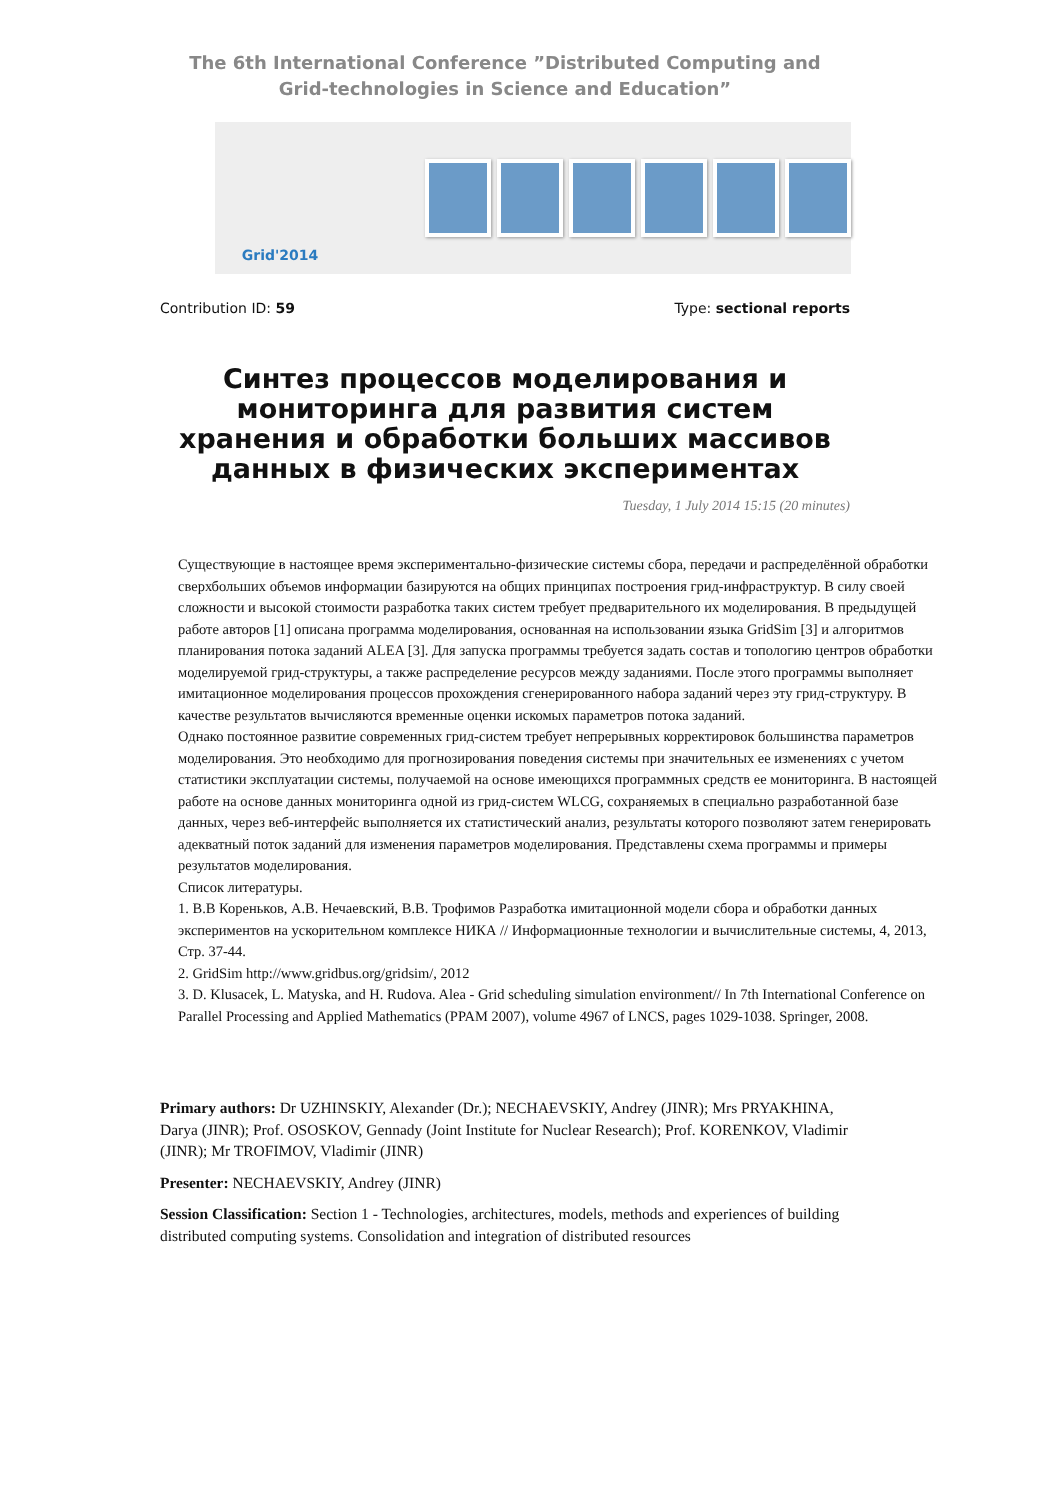The 6th International Conference ”Distributed Computing and
Grid-technologies in Science and Education”
Grid'2014
Contribution ID: 59 Type: sectional reports
Синтез процессов моделирования и мониторинга для развития систем хранения и обработки больших массивов данных в физических экспериментах
Tuesday, 1 July 2014 15:15 (20 minutes)
Существующие в настоящее время экспериментально-физические системы сбора, передачи и распределённой обработки сверхбольших объемов информации базируются на общих принципах построения грид-инфраструктур. В силу своей сложности и высокой стоимости разработка таких систем требует предварительного их моделирования. В предыдущей работе авторов [1] описана программа моделирования, основанная на использовании языка GridSim [3] и алгоритмов планирования потока заданий ALEA [3]. Для запуска программы требуется задать состав и топологию центров обработки моделируемой грид-структуры, а также распределение ресурсов между заданиями. После этого программы выполняет имитационное моделирования процессов прохождения сгенерированного набора заданий через эту грид-структуру. В качестве результатов вычисляются временные оценки искомых параметров потока заданий.
Однако постоянное развитие современных грид-систем требует непрерывных корректировок большинства параметров моделирования. Это необходимо для прогнозирования поведения системы при значительных ее изменениях с учетом статистики эксплуатации системы, получаемой на основе имеющихся программных средств ее мониторинга. В настоящей работе на основе данных мониторинга одной из грид-систем WLCG, сохраняемых в специально разработанной базе данных, через веб-интерфейс выполняется их статистический анализ, результаты которого позволяют затем генерировать адекватный поток заданий для изменения параметров моделирования. Представлены схема программы и примеры результатов моделирования.
Список литературы.
1. В.В Кореньков, А.В. Нечаевский, В.В. Трофимов Разработка имитационной модели сбора и обработки данных экспериментов на ускорительном комплексе НИКА // Информационные технологии и вычислительные системы, 4, 2013, Стр. 37-44.
2. GridSim http://www.gridbus.org/gridsim/, 2012
3. D. Klusacek, L. Matyska, and H. Rudova. Alea - Grid scheduling simulation environment// In 7th International Conference on Parallel Processing and Applied Mathematics (PPAM 2007), volume 4967 of LNCS, pages 1029-1038. Springer, 2008.
Primary authors: Dr UZHINSKIY, Alexander (Dr.); NECHAEVSKIY, Andrey (JINR); Mrs PRYAKHINA, Darya (JINR); Prof. OSOSKOV, Gennady (Joint Institute for Nuclear Research); Prof. KORENKOV, Vladimir (JINR); Mr TROFIMOV, Vladimir (JINR)
Presenter: NECHAEVSKIY, Andrey (JINR)
Session Classification: Section 1 - Technologies, architectures, models, methods and experiences of building distributed computing systems. Consolidation and integration of distributed resources